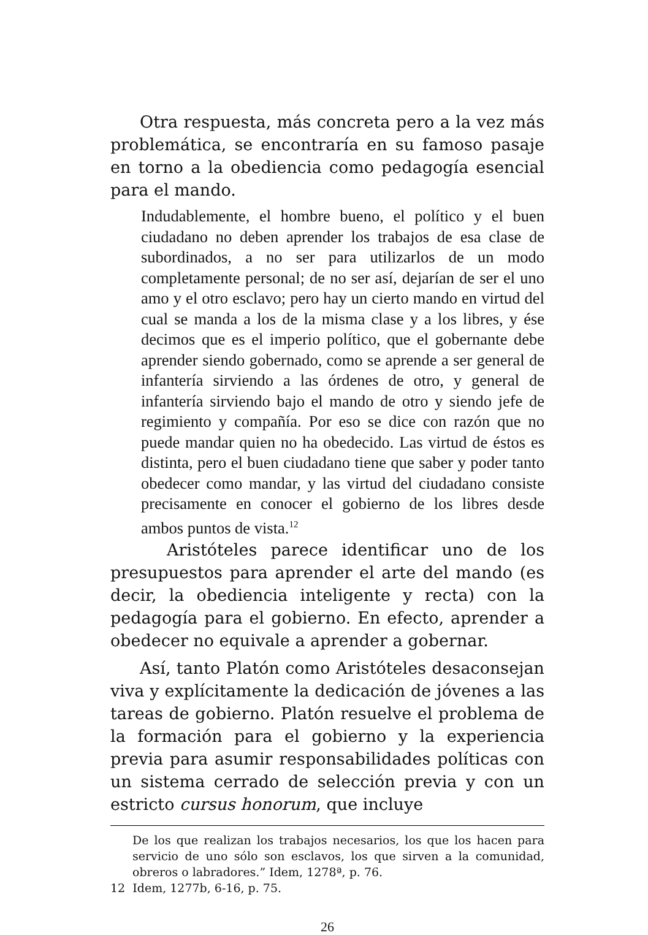Otra respuesta, más concreta pero a la vez más problemática, se encontraría en su famoso pasaje en torno a la obediencia como pedagogía esencial para el mando.
Indudablemente, el hombre bueno, el político y el buen ciudadano no deben aprender los trabajos de esa clase de subordinados, a no ser para utilizarlos de un modo completamente personal; de no ser así, dejarían de ser el uno amo y el otro esclavo; pero hay un cierto mando en virtud del cual se manda a los de la misma clase y a los libres, y ése decimos que es el imperio político, que el gobernante debe aprender siendo gobernado, como se aprende a ser general de infantería sirviendo a las órdenes de otro, y general de infantería sirviendo bajo el mando de otro y siendo jefe de regimiento y compañía. Por eso se dice con razón que no puede mandar quien no ha obedecido. Las virtud de éstos es distinta, pero el buen ciudadano tiene que saber y poder tanto obedecer como mandar, y las virtud del ciudadano consiste precisamente en conocer el gobierno de los libres desde ambos puntos de vista.<sup>12</sup>
Aristóteles parece identificar uno de los presupuestos para aprender el arte del mando (es decir, la obediencia inteligente y recta) con la pedagogía para el gobierno. En efecto, aprender a obedecer no equivale a aprender a gobernar.
Así, tanto Platón como Aristóteles desaconsejan viva y explícitamente la dedicación de jóvenes a las tareas de gobierno. Platón resuelve el problema de la formación para el gobierno y la experiencia previa para asumir responsabilidades políticas con un sistema cerrado de selección previa y con un estricto cursus honorum, que incluye
De los que realizan los trabajos necesarios, los que los hacen para servicio de uno sólo son esclavos, los que sirven a la comunidad, obreros o labradores.” Idem, 1278ª, p. 76.
12 Idem, 1277b, 6-16, p. 75.
26